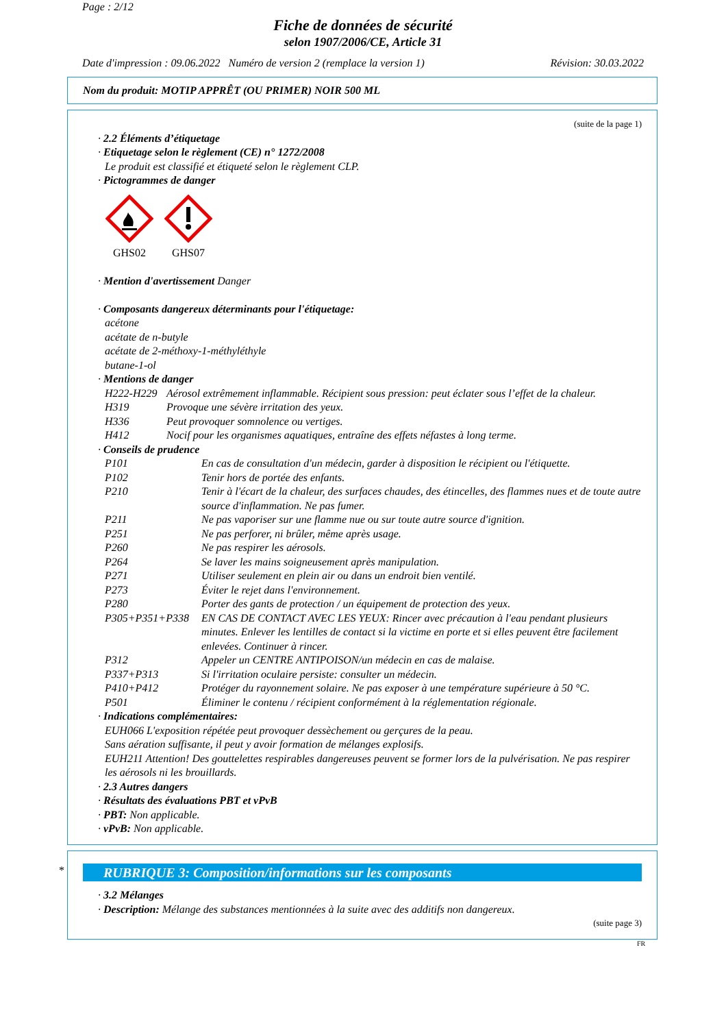Page : 2/12
Fiche de données de sécurité
selon 1907/2006/CE, Article 31
Date d'impression : 09.06.2022 Numéro de version 2 (remplace la version 1) Révision: 30.03.2022
Nom du produit: MOTIP APPRÊT (OU PRIMER) NOIR 500 ML
(suite de la page 1)
· 2.2 Éléments d’étiquetage
· Etiquetage selon le règlement (CE) n° 1272/2008
Le produit est classifié et étiqueté selon le règlement CLP.
· Pictogrammes de danger
GHS02 GHS07
· Mention d'avertissement Danger
· Composants dangereux déterminants pour l'étiquetage:
acétone
acétate de n-butyle
acétate de 2-méthoxy-1-méthyléthyle
butane-1-ol
· Mentions de danger
H222-H229 Aérosol extrêmement inflammable. Récipient sous pression: peut éclater sous l’effet de la chaleur.
H319 Provoque une sévère irritation des yeux.
H336 Peut provoquer somnolence ou vertiges.
H412 Nocif pour les organismes aquatiques, entraîne des effets néfastes à long terme.
· Conseils de prudence
P101 En cas de consultation d'un médecin, garder à disposition le récipient ou l'étiquette.
P102 Tenir hors de portée des enfants.
P210 Tenir à l'écart de la chaleur, des surfaces chaudes, des étincelles, des flammes nues et de toute autre source d'inflammation. Ne pas fumer.
P211 Ne pas vaporiser sur une flamme nue ou sur toute autre source d'ignition.
P251 Ne pas perforer, ni brûler, même après usage.
P260 Ne pas respirer les aérosols.
P264 Se laver les mains soigneusement après manipulation.
P271 Utiliser seulement en plein air ou dans un endroit bien ventilé.
P273 Éviter le rejet dans l'environnement.
P280 Porter des gants de protection / un équipement de protection des yeux.
P305+P351+P338 EN CAS DE CONTACT AVEC LES YEUX: Rincer avec précaution à l'eau pendant plusieurs minutes. Enlever les lentilles de contact si la victime en porte et si elles peuvent être facilement enlevées. Continuer à rincer.
P312 Appeler un CENTRE ANTIPOISON/un médecin en cas de malaise.
P337+P313 Si l'irritation oculaire persiste: consulter un médecin.
P410+P412 Protéger du rayonnement solaire. Ne pas exposer à une température supérieure à 50 °C.
P501 Éliminer le contenu / récipient conformément à la réglementation régionale.
· Indications complémentaires:
EUH066 L'exposition répétée peut provoquer dessèchement ou gerçures de la peau.
Sans aération suffisante, il peut y avoir formation de mélanges explosifs.
EUH211 Attention! Des gouttelettes respirables dangereuses peuvent se former lors de la pulvérisation. Ne pas respirer les aérosols ni les brouillards.
· 2.3 Autres dangers
· Résultats des évaluations PBT et vPvB
· PBT: Non applicable.
· vPvB: Non applicable.
*
RUBRIQUE 3: Composition/informations sur les composants
· 3.2 Mélanges
· Description: Mélange des substances mentionnées à la suite avec des additifs non dangereux.
(suite page 3)
FR